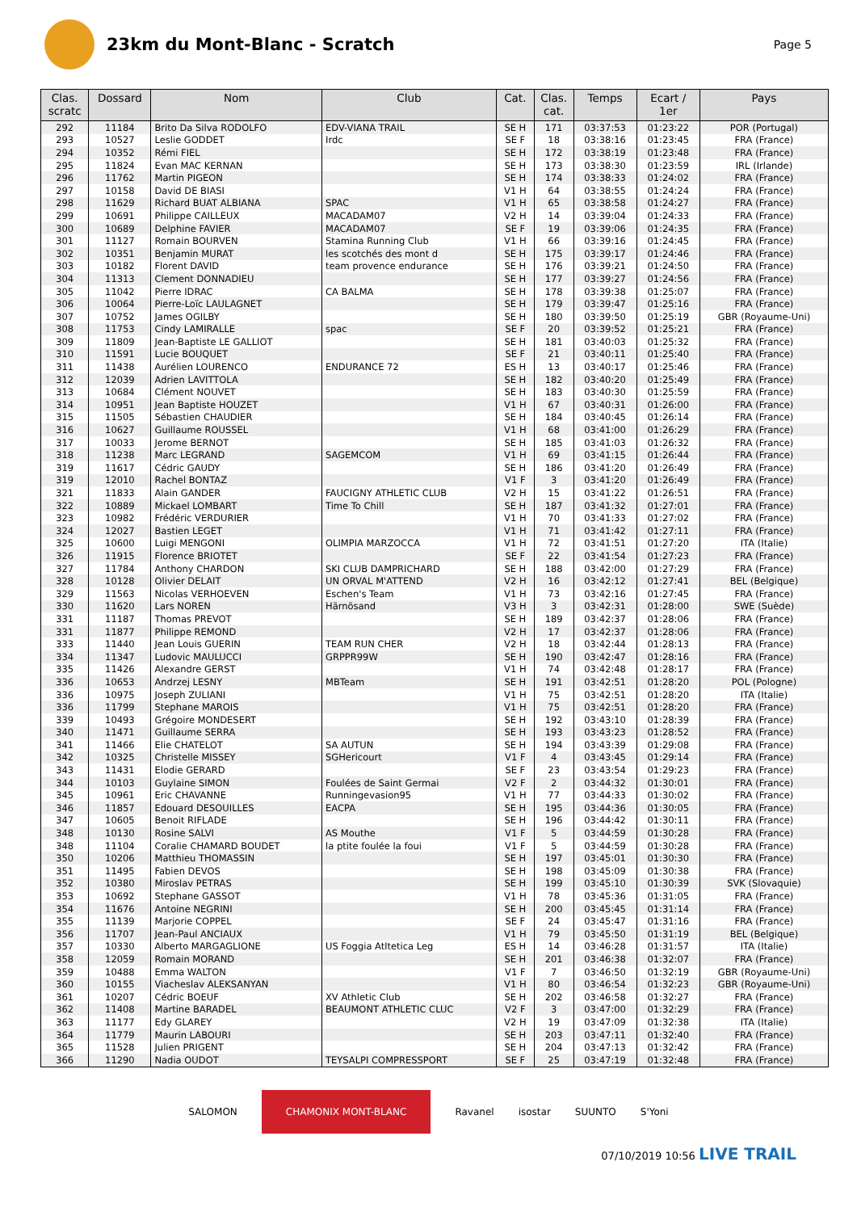23km du Mont-Blanc - Scratch
Page 5
| Clas. scratc | Dossard | Nom | Club | Cat. | Clas. cat. | Temps | Ecart / 1er | Pays |
| --- | --- | --- | --- | --- | --- | --- | --- | --- |
| 292 | 11184 | Brito Da Silva RODOLFO | EDV-VIANA TRAIL | SE H | 171 | 03:37:53 | 01:23:22 | POR (Portugal) |
| 293 | 10527 | Leslie GODDET | Irdc | SE F | 18 | 03:38:16 | 01:23:45 | FRA (France) |
| 294 | 10352 | Rémi FIEL | | SE H | 172 | 03:38:19 | 01:23:48 | FRA (France) |
| 295 | 11824 | Evan MAC KERNAN | | SE H | 173 | 03:38:30 | 01:23:59 | IRL (Irlande) |
| 296 | 11762 | Martin PIGEON | | SE H | 174 | 03:38:33 | 01:24:02 | FRA (France) |
| 297 | 10158 | David DE BIASI | | V1 H | 64 | 03:38:55 | 01:24:24 | FRA (France) |
| 298 | 11629 | Richard BUAT ALBIANA | SPAC | V1 H | 65 | 03:38:58 | 01:24:27 | FRA (France) |
| 299 | 10691 | Philippe CAILLEUX | MACADAM07 | V2 H | 14 | 03:39:04 | 01:24:33 | FRA (France) |
| 300 | 10689 | Delphine FAVIER | MACADAM07 | SE F | 19 | 03:39:06 | 01:24:35 | FRA (France) |
| 301 | 11127 | Romain BOURVEN | Stamina Running Club | V1 H | 66 | 03:39:16 | 01:24:45 | FRA (France) |
| 302 | 10351 | Benjamin MURAT | les scotchés des mont d | SE H | 175 | 03:39:17 | 01:24:46 | FRA (France) |
| 303 | 10182 | Florent DAVID | team provence endurance | SE H | 176 | 03:39:21 | 01:24:50 | FRA (France) |
| 304 | 11313 | Clement DONNADIEU | | SE H | 177 | 03:39:27 | 01:24:56 | FRA (France) |
| 305 | 11042 | Pierre IDRAC | CA BALMA | SE H | 178 | 03:39:38 | 01:25:07 | FRA (France) |
| 306 | 10064 | Pierre-Loïc LAULAGNET | | SE H | 179 | 03:39:47 | 01:25:16 | FRA (France) |
| 307 | 10752 | James OGILBY | | SE H | 180 | 03:39:50 | 01:25:19 | GBR (Royaume-Uni) |
| 308 | 11753 | Cindy LAMIRALLE | spac | SE F | 20 | 03:39:52 | 01:25:21 | FRA (France) |
| 309 | 11809 | Jean-Baptiste LE GALLIOT | | SE H | 181 | 03:40:03 | 01:25:32 | FRA (France) |
| 310 | 11591 | Lucie BOUQUET | | SE F | 21 | 03:40:11 | 01:25:40 | FRA (France) |
| 311 | 11438 | Aurélien LOURENCO | ENDURANCE 72 | ES H | 13 | 03:40:17 | 01:25:46 | FRA (France) |
| 312 | 12039 | Adrien LAVITTOLA | | SE H | 182 | 03:40:20 | 01:25:49 | FRA (France) |
| 313 | 10684 | Clément NOUVET | | SE H | 183 | 03:40:30 | 01:25:59 | FRA (France) |
| 314 | 10951 | Jean Baptiste HOUZET | | V1 H | 67 | 03:40:31 | 01:26:00 | FRA (France) |
| 315 | 11505 | Sébastien CHAUDIER | | SE H | 184 | 03:40:45 | 01:26:14 | FRA (France) |
| 316 | 10627 | Guillaume ROUSSEL | | V1 H | 68 | 03:41:00 | 01:26:29 | FRA (France) |
| 317 | 10033 | Jerome BERNOT | | SE H | 185 | 03:41:03 | 01:26:32 | FRA (France) |
| 318 | 11238 | Marc LEGRAND | SAGEMCOM | V1 H | 69 | 03:41:15 | 01:26:44 | FRA (France) |
| 319 | 11617 | Cédric GAUDY | | SE H | 186 | 03:41:20 | 01:26:49 | FRA (France) |
| 319 | 12010 | Rachel BONTAZ | | V1 F | 3 | 03:41:20 | 01:26:49 | FRA (France) |
| 321 | 11833 | Alain GANDER | FAUCIGNY ATHLETIC CLUB | V2 H | 15 | 03:41:22 | 01:26:51 | FRA (France) |
| 322 | 10889 | Mickael LOMBART | Time To Chill | SE H | 187 | 03:41:32 | 01:27:01 | FRA (France) |
| 323 | 10982 | Frédéric VERDURIER | | V1 H | 70 | 03:41:33 | 01:27:02 | FRA (France) |
| 324 | 12027 | Bastien LEGET | | V1 H | 71 | 03:41:42 | 01:27:11 | FRA (France) |
| 325 | 10600 | Luigi MENGONI | OLIMPIA MARZOCCA | V1 H | 72 | 03:41:51 | 01:27:20 | ITA (Italie) |
| 326 | 11915 | Florence BRIOTET | | SE F | 22 | 03:41:54 | 01:27:23 | FRA (France) |
| 327 | 11784 | Anthony CHARDON | SKI CLUB DAMPRICHARD | SE H | 188 | 03:42:00 | 01:27:29 | FRA (France) |
| 328 | 10128 | Olivier DELAIT | UN ORVAL M'ATTEND | V2 H | 16 | 03:42:12 | 01:27:41 | BEL (Belgique) |
| 329 | 11563 | Nicolas VERHOEVEN | Eschen's Team | V1 H | 73 | 03:42:16 | 01:27:45 | FRA (France) |
| 330 | 11620 | Lars NOREN | Härnösand | V3 H | 3 | 03:42:31 | 01:28:00 | SWE (Suède) |
| 331 | 11187 | Thomas PREVOT | | SE H | 189 | 03:42:37 | 01:28:06 | FRA (France) |
| 331 | 11877 | Philippe REMOND | | V2 H | 17 | 03:42:37 | 01:28:06 | FRA (France) |
| 333 | 11440 | Jean Louis GUERIN | TEAM RUN CHER | V2 H | 18 | 03:42:44 | 01:28:13 | FRA (France) |
| 334 | 11347 | Ludovic MAULUCCI | GRPPR99W | SE H | 190 | 03:42:47 | 01:28:16 | FRA (France) |
| 335 | 11426 | Alexandre GERST | | V1 H | 74 | 03:42:48 | 01:28:17 | FRA (France) |
| 336 | 10653 | Andrzej LESNY | MBTeam | SE H | 191 | 03:42:51 | 01:28:20 | POL (Pologne) |
| 336 | 10975 | Joseph ZULIANI | | V1 H | 75 | 03:42:51 | 01:28:20 | ITA (Italie) |
| 336 | 11799 | Stephane MAROIS | | V1 H | 75 | 03:42:51 | 01:28:20 | FRA (France) |
| 339 | 10493 | Grégoire MONDESERT | | SE H | 192 | 03:43:10 | 01:28:39 | FRA (France) |
| 340 | 11471 | Guillaume SERRA | | SE H | 193 | 03:43:23 | 01:28:52 | FRA (France) |
| 341 | 11466 | Elie CHATELOT | SA AUTUN | SE H | 194 | 03:43:39 | 01:29:08 | FRA (France) |
| 342 | 10325 | Christelle MISSEY | SGHericourt | V1 F | 4 | 03:43:45 | 01:29:14 | FRA (France) |
| 343 | 11431 | Elodie GERARD | | SE F | 23 | 03:43:54 | 01:29:23 | FRA (France) |
| 344 | 10103 | Guylaine SIMON | Foulées de Saint Germai | V2 F | 2 | 03:44:32 | 01:30:01 | FRA (France) |
| 345 | 10961 | Eric CHAVANNE | Runningevasion95 | V1 H | 77 | 03:44:33 | 01:30:02 | FRA (France) |
| 346 | 11857 | Edouard DESOUILLES | EACPA | SE H | 195 | 03:44:36 | 01:30:05 | FRA (France) |
| 347 | 10605 | Benoit RIFLADE | | SE H | 196 | 03:44:42 | 01:30:11 | FRA (France) |
| 348 | 10130 | Rosine SALVI | AS Mouthe | V1 F | 5 | 03:44:59 | 01:30:28 | FRA (France) |
| 348 | 11104 | Coralie CHAMARD BOUDET | la ptite foulée la foui | V1 F | 5 | 03:44:59 | 01:30:28 | FRA (France) |
| 350 | 10206 | Matthieu THOMASSIN | | SE H | 197 | 03:45:01 | 01:30:30 | FRA (France) |
| 351 | 11495 | Fabien DEVOS | | SE H | 198 | 03:45:09 | 01:30:38 | FRA (France) |
| 352 | 10380 | Miroslav PETRAS | | SE H | 199 | 03:45:10 | 01:30:39 | SVK (Slovaquie) |
| 353 | 10692 | Stephane GASSOT | | V1 H | 78 | 03:45:36 | 01:31:05 | FRA (France) |
| 354 | 11676 | Antoine NEGRINI | | SE H | 200 | 03:45:45 | 01:31:14 | FRA (France) |
| 355 | 11139 | Marjorie COPPEL | | SE F | 24 | 03:45:47 | 01:31:16 | FRA (France) |
| 356 | 11707 | Jean-Paul ANCIAUX | | V1 H | 79 | 03:45:50 | 01:31:19 | BEL (Belgique) |
| 357 | 10330 | Alberto MARGAGLIONE | US Foggia Atltetica Leg | ES H | 14 | 03:46:28 | 01:31:57 | ITA (Italie) |
| 358 | 12059 | Romain MORAND | | SE H | 201 | 03:46:38 | 01:32:07 | FRA (France) |
| 359 | 10488 | Emma WALTON | | V1 F | 7 | 03:46:50 | 01:32:19 | GBR (Royaume-Uni) |
| 360 | 10155 | Viacheslav ALEKSANYAN | | V1 H | 80 | 03:46:54 | 01:32:23 | GBR (Royaume-Uni) |
| 361 | 10207 | Cédric BOEUF | XV Athletic Club | SE H | 202 | 03:46:58 | 01:32:27 | FRA (France) |
| 362 | 11408 | Martine BARADEL | BEAUMONT ATHLETIC CLUC | V2 F | 3 | 03:47:00 | 01:32:29 | FRA (France) |
| 363 | 11177 | Edy GLAREY | | V2 H | 19 | 03:47:09 | 01:32:38 | ITA (Italie) |
| 364 | 11779 | Maurin LABOURI | | SE H | 203 | 03:47:11 | 01:32:40 | FRA (France) |
| 365 | 11528 | Julien PRIGENT | | SE H | 204 | 03:47:13 | 01:32:42 | FRA (France) |
| 366 | 11290 | Nadia OUDOT | TEYSALPI COMPRESSPORT | SE F | 25 | 03:47:19 | 01:32:48 | FRA (France) |
SALOMON CHAMONIX MONT-BLANC Ravanel isostar SUUNTO S'Yoni
07/10/2019 10:56 LIVE TRAIL